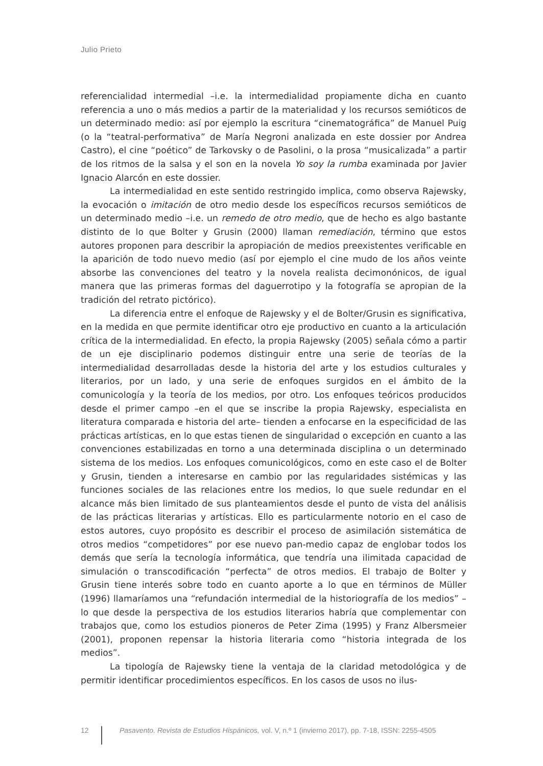Julio Prieto
referencialidad intermedial –i.e. la intermedialidad propiamente dicha en cuanto referencia a uno o más medios a partir de la materialidad y los recursos semióticos de un determinado medio: así por ejemplo la escritura “cinematográfica” de Manuel Puig (o la “teatral-performativa” de María Negroni analizada en este dossier por Andrea Castro), el cine “poético” de Tarkovsky o de Pasolini, o la prosa “musicalizada” a partir de los ritmos de la salsa y el son en la novela Yo soy la rumba examinada por Javier Ignacio Alarcón en este dossier.
La intermedialidad en este sentido restringido implica, como observa Rajewsky, la evocación o imitación de otro medio desde los específicos recursos semióticos de un determinado medio –i.e. un remedo de otro medio, que de hecho es algo bastante distinto de lo que Bolter y Grusin (2000) llaman remediación, término que estos autores proponen para describir la apropiación de medios preexistentes verificable en la aparición de todo nuevo medio (así por ejemplo el cine mudo de los años veinte absorbe las convenciones del teatro y la novela realista decimonónicos, de igual manera que las primeras formas del daguerrotipo y la fotografía se apropian de la tradición del retrato pictórico).
La diferencia entre el enfoque de Rajewsky y el de Bolter/Grusin es significativa, en la medida en que permite identificar otro eje productivo en cuanto a la articulación crítica de la intermedialidad. En efecto, la propia Rajewsky (2005) señala cómo a partir de un eje disciplinario podemos distinguir entre una serie de teorías de la intermedialidad desarrolladas desde la historia del arte y los estudios culturales y literarios, por un lado, y una serie de enfoques surgidos en el ámbito de la comunicología y la teoría de los medios, por otro. Los enfoques teóricos producidos desde el primer campo –en el que se inscribe la propia Rajewsky, especialista en literatura comparada e historia del arte– tienden a enfocarse en la especificidad de las prácticas artísticas, en lo que estas tienen de singularidad o excepción en cuanto a las convenciones estabilizadas en torno a una determinada disciplina o un determinado sistema de los medios. Los enfoques comunicológicos, como en este caso el de Bolter y Grusin, tienden a interesarse en cambio por las regularidades sistémicas y las funciones sociales de las relaciones entre los medios, lo que suele redundar en el alcance más bien limitado de sus planteamientos desde el punto de vista del análisis de las prácticas literarias y artísticas. Ello es particularmente notorio en el caso de estos autores, cuyo propósito es describir el proceso de asimilación sistemática de otros medios “competidores” por ese nuevo pan-medio capaz de englobar todos los demás que sería la tecnología informática, que tendría una ilimitada capacidad de simulación o transcodificación “perfecta” de otros medios. El trabajo de Bolter y Grusin tiene interés sobre todo en cuanto aporte a lo que en términos de Müller (1996) llamaríamos una “refundación intermedial de la historiografía de los medios” –lo que desde la perspectiva de los estudios literarios habría que complementar con trabajos que, como los estudios pioneros de Peter Zima (1995) y Franz Albersmeier (2001), proponen repensar la historia literaria como “historia integrada de los medios”.
La tipología de Rajewsky tiene la ventaja de la claridad metodológica y de permitir identificar procedimientos específicos. En los casos de usos no ilus-
12
Pasavento. Revista de Estudios Hispánicos, vol. V, n.º 1 (invierno 2017), pp. 7-18, ISSN: 2255-4505